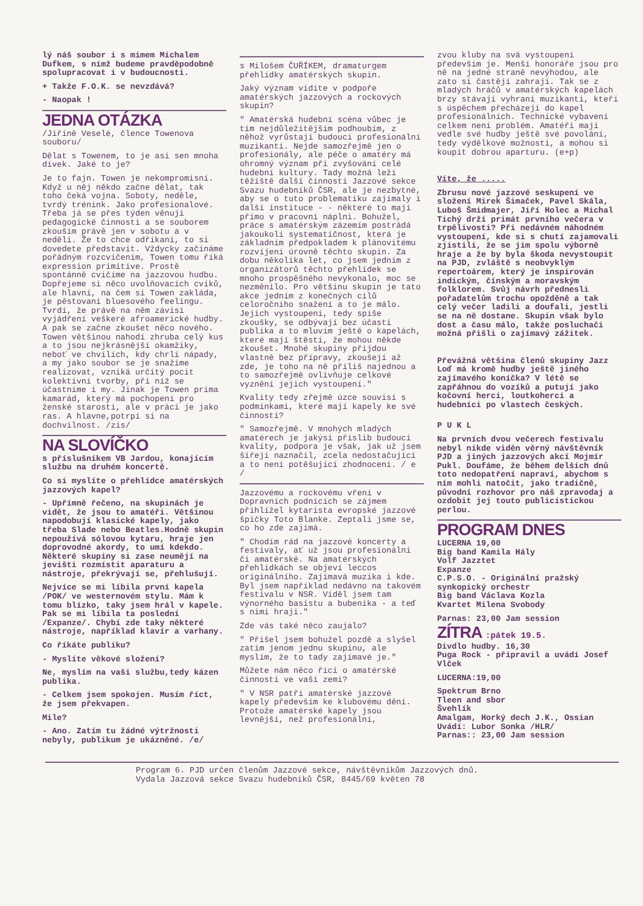lý náš soubor i s mimem Michalem Dufkem, s nímž budeme pravděpodobně spolupracovat i v budoucnosti.
+ Takže F.O.K. se nevzdává?
- Naopak !
JEDNA OTÁZKA
/Jiřině Veselé, člence Towenova souboru/
Dělat s Towenem, to je asi sen mnoha dívek. Jaké to je?
Je to fajn. Towen je nekompromisní. Když u něj někdo začne dělat, tak toho čeká vojna. Soboty, neděle, tvrdý trénink. Jako profesionalové. Třeba já se přes týden věnuji pedagogické činnosti a se souborem zkouším právě jen v sobotu a v neděli. Že to chce odříkaní, to si dovedete představit. Vždycky začínáme pořádným rozcvičením, Towen tomu říká expression primitive. Prostě spontánně cvičíme na jazzovou hudbu. Dopřejeme si něco uvolňovacích cviků, ale hlavní, na čem si Towen zakláda, je pěstovaní bluesového feelingu. Tvrdí, že právě na něm závisí vyjádření veškeré afroamerické hudby. A pak se začne zkoušet něco nového. Towen většinou nahodí zhruba celý kus a to jsou nejkrásnější okamžiky, neboť ve chvílích, kdy chrlí nápady, a my jako soubor se je snažíme realizovat, vzniká určitý pocit kolektivní tvorby, při níž se účastníme i my. Jinak je Towen prima kamarád, který má pochopení pro ženské starosti, ale v práci je jako ras. A hlavne,potrpí si na dochvilnost. /zis/
NA SLOVÍČKO
s příslušníkem VB Jardou, konajícím službu na druhém koncertě.
Co si myslíte o přehlídce amatérských jazzových kapel?
- Upřímně řečeno, na skupinách je vidět, že jsou to amatéři. Většinou napodobují klasické kapely, jako třeba Slade nebo Beatles.Hodně skupin nepoužívá sólovou kytaru, hraje jen doprovodné akordy, to umí kdekdo. Některé skupiny si zase neumějí na jevišti rozmístit aparaturu a nástroje, překrývají se, přehlušují.
Nejvíce se mi líbila první kapela /POK/ ve westernovém stylu. Mám k tomu blízko, taky jsem hrál v kapele. Pak se mi líbila ta poslední /Expanze/. Chybí zde taky některé nástroje, například klavír a varhany.
Co říkáte publiku?
- Myslíte věkové složení?
Ne, myslím na vaši službu,tedy kázen publika.
- Celkem jsem spokojen. Musím říct, že jsem překvapen.
Mile?
- Ano. Zatím tu žádné výtržnosti nebyly, publikum je ukázněné. /e/
s Milošem ČUŘÍKEM, dramaturgem přehlídky amatérských skupin.
Jaký význam vidíte v podpoře amatérských jazzových a rockových skupin?
" Amatérská hudební scéna vůbec je tím nejdůležitějším podhoubím, z něhož vyrůstají budoucí profesionální muzikanti. Nejde samozřejmě jen o profesionály, ale péče o amatéry má ohromný význam při zvyšování celé hudební kultury. Tady možná leží těžiště další činnosti Jazzové sekce Svazu hudebníků ČSR, ale je nezbytné, aby se o tuto problematiku zajímaly i další instituce - - některé to mají přímo v pracovní náplni. Bohužel, práce s amatérským zázemím postrádá jakoukoli systematičnost, která je základním předpokladem k plánovitému rozvíjení úrovně těchto skupin. Za dobu několika let, co jsem jedním z organizátorů těchto přehlídek se mnoho prospěšného nevykonalo, moc se nezměnilo. Pro většinu skupin je tato akce jedním z konečných cílů celoročního snažení a to je málo. Jejich vystoupení, tedy spíše zkoušky, se odbývají bez účasti publika a to mluvím ještě o kapelách, které mají štěstí, že mohou někde zkoušet. Mnohé skupiny přijdou vlastně bez přípravy, zkoušejí až zde, je toho na ně příliš najednou a to samozřejmě ovlivňuje celkové vyznění jejich vystoupení."
Kvality tedy zřejmě úzce souvisí s podmínkami, které mají kapely ke své činnosti?
" Samozřejmě. V mnohých mladých amatérech je jakýsi příslib budoucí kvality, podpora je však, jak už jsem šířeji naznačil, zcela nedostačující a to není potěšující zhodnocení. / e /
Jazzovému a rockovému vření v Dopravních podnicích se zájmem přihlížel kytarista evropské jazzové špičky Toto Blanke. Zeptali jsme se, co ho zde zajímá.
" Chodím rád na jazzové koncerty a festivaly, ať už jsou profesionální či amatérské. Na amatérských přehlídkách se objeví leccos originálního. Zajímavá muzika i kde. Byl jsem například nedávno na takovém festivalu v NSR. Viděl jsem tam výnorného basistu a bubeníka - a teď s nimi hraji."
Zde vás také něco zaujalo?
" Přišel jsem bohužel pozdě a slyšel zatím jenom jednu skupinu, ale myslím, že to tady zajímavé je."
Můžete nám něco říci o amatérské činnosti ve vaší zemi?
" V NSR patří amatérské jazzové kapely především ke klubovému dění. Protože amatérské kapely jsou levnější, než profesionální,
zvou kluby na svá vystoupení především je. Menší honoráře jsou pro ně na jedné straně nevýhodou, ale zato si častěji zahrají. Tak se z mladých hráčů v amatérských kapelách brzy stávají vyhraní muzikanti, kteří s úspěchem přecházejí do kapel profesionálních. Technické vybavení celkem není problém. Amatéři mají vedle své hudby ještě své povolání, tedy výdělkové možnosti, a mohou si koupit dobrou aparturu. (e+p)
Víte, že .....
Zbrusu nové jazzové seskupení ve složení Mirek Šimaček, Pavel Skála, Luboš Šmidmajer, Jiří Holec a Michal Tichý drží primát prvního večera v trpělivosti? Při nedávném náhodném vystoupení, kde si s chutí zajamovali zjistili, že se jim spolu výborně hraje a že by byla škoda nevystoupit na PJD, zvláště s neobvyklým repertoárem, který je inspirován indickým, čínským a moravským folklorem. Svůj návrh přednesli pořadatelům trochu opožděně a tak celý večer ladili a doufali, jestli se na ně dostane. Skupin však bylo dost a času málo, takže posluchači možná přišli o zajímavý zážitek.
Převážná většina členů skupiny Jazz Loď má kromě hudby ještě jiného zajímavého koníčka? V létě se zapřáhnou do vozíků a putují jako kočovní herci, loutkoherci a hudebníci po vlastech českých.
P U K L
Na prvních dvou večerech festivalu nebyl nikde viděn věrný návštěvník PJD a jiných jazzových akcí Mojmír Pukl. Doufáme, že během delších dnů toto nedopatření napraví, abychom s ním mohli natočit, jako tradičně, původní rozhovor pro náš zpravodaj a ozdobit jej touto publicistickou perlou.
PROGRAM DNES
LUCERNA 19,00
Big band Kamila Hály
Volf Jazztet
Expanze
C.P.S.O. - Originální pražský synkopický orchestr
Big band Václava Kozla
Kvartet Milena Svobody
Parnas: 23,00 Jam session
ZÍTRA :pátek 19.5.
Divdlo hudby. 16,30
Puga Rock - připravil a uvádí Josef Vlček
LUCERNA:19,00
Spektrum Brno
Tleen and sbor
Švehlík
Amalgam, Horký dech J.K., Ossian
Uvádí: Lubor Sonka /HLR/
Parnas:: 23,00 Jam session
Program 6. PJD určen členům Jazzové sekce, návštěvníkům Jazzových dnů.
Vydala Jazzová sekce Svazu hudebníků ČSR, 8445/69 květen 78